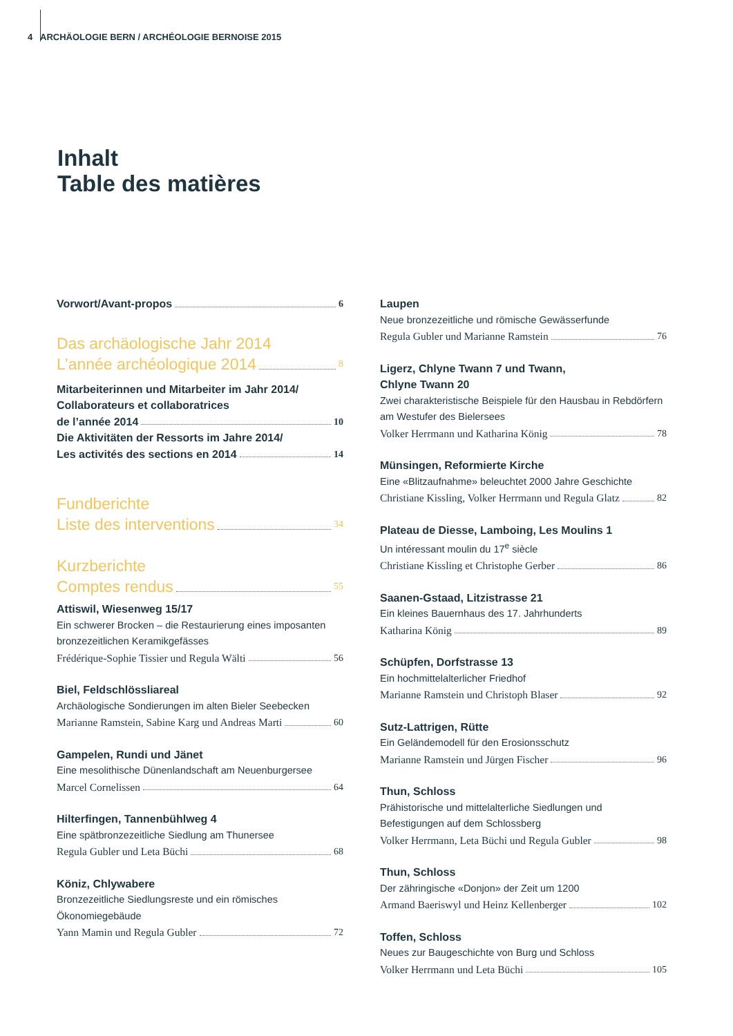4 ARCHÄOLOGIE BERN / ARCHÉOLOGIE BERNOISE 2015
Inhalt
Table des matières
Vorwort/Avant-propos 6
Das archäologische Jahr 2014
L’année archéologique 2014 8
Mitarbeiterinnen und Mitarbeiter im Jahr 2014/
Collaborateurs et collaboratrices
de l’année 2014 10
Die Aktivitäten der Ressorts im Jahre 2014/
Les activités des sections en 2014 14
Fundberichte
Liste des interventions 34
Kurzberichte
Comptes rendus 55
Attiswil, Wiesenweg 15/17
Ein schwerer Brocken – die Restaurierung eines imposanten bronzezeitlichen Keramikgefässes
Frédérique-Sophie Tissier und Regula Wälti 56
Biel, Feldschlössliareal
Archäologische Sondierungen im alten Bieler Seebecken
Marianne Ramstein, Sabine Karg und Andreas Marti 60
Gampelen, Rundi und Jänet
Eine mesolithische Dünenlandschaft am Neuenburgersee
Marcel Cornelissen 64
Hilterfingen, Tannenbühlweg 4
Eine spätbronzezeitliche Siedlung am Thunersee
Regula Gubler und Leta Büchi 68
Köniz, Chlywabere
Bronzezeitliche Siedlungsreste und ein römisches Ökonomiegebäude
Yann Mamin und Regula Gubler 72
Laupen
Neue bronzezeitliche und römische Gewässerfunde
Regula Gubler und Marianne Ramstein 76
Ligerz, Chlyne Twann 7 und Twann,
Chlyne Twann 20
Zwei charakteristische Beispiele für den Hausbau in Rebdörfern am Westufer des Bielersees
Volker Herrmann und Katharina König 78
Münsingen, Reformierte Kirche
Eine «Blitzaufnahme» beleuchtet 2000 Jahre Geschichte
Christiane Kissling, Volker Herrmann und Regula Glatz 82
Plateau de Diesse, Lamboing, Les Moulins 1
Un intéressant moulin du 17<sup>e</sup> siècle
Christiane Kissling et Christophe Gerber 86
Saanen-Gstaad, Litzistrasse 21
Ein kleines Bauernhaus des 17. Jahrhunderts
Katharina König 89
Schüpfen, Dorfstrasse 13
Ein hochmittelalterlicher Friedhof
Marianne Ramstein und Christoph Blaser 92
Sutz-Lattrigen, Rütte
Ein Geländemodell für den Erosionsschutz
Marianne Ramstein und Jürgen Fischer 96
Thun, Schloss
Prähistorische und mittelalterliche Siedlungen und Befestigungen auf dem Schlossberg
Volker Herrmann, Leta Büchi und Regula Gubler 98
Thun, Schloss
Der zähringische «Donjon» der Zeit um 1200
Armand Baeriswyl und Heinz Kellenberger 102
Toffen, Schloss
Neues zur Baugeschichte von Burg und Schloss
Volker Herrmann und Leta Büchi 105